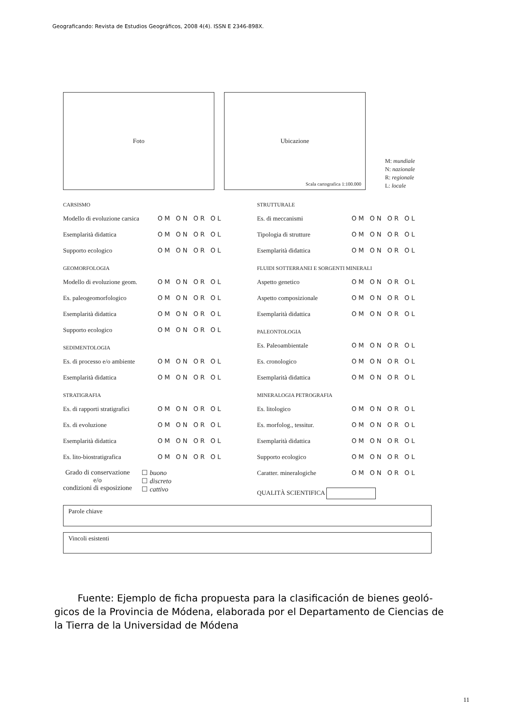Geograficando: Revista de Estudios Geográficos, 2008 4(4). ISSN E 2346-898X.
Foto
Ubicazione
Scala cartografica 1:100.000
M: mundiale
N: nazionale
R: regionale
L: locale
CARSISMO
Modello di evoluzione carsica OM ON OR OL
Esemplarità didattica OM ON OR OL
Supporto ecologico OM ON OR OL
GEOMORFOLOGIA
Modello di evoluzione geom. OM ON OR OL
Es. paleogeomorfologico OM ON OR OL
Esemplarità didattica OM ON OR OL
Supporto ecologico OM ON OR OL
SEDIMENTOLOGIA
Es. di processo e/o ambiente OM ON OR OL
Esemplarità didattica OM ON OR OL
STRATIGRAFIA
Es. di rapporti stratigrafici OM ON OR OL
Es. di evoluzione OM ON OR OL
Esemplarità didattica OM ON OR OL
Es. lito-biostratigrafica OM ON OR OL
Grado di conservazione
e/o
condizioni di esposizione
☐ buono
☐ discreto
☐ cattivo
STRUTTURALE
Es. di meccanismi OM ON OR OL
Tipologia di strutture OM ON OR OL
Esemplarità didattica OM ON OR OL
FLUIDI SOTTERRANEI E SORGENTI MINERALI
Aspetto genetico OM ON OR OL
Aspetto composizionale OM ON OR OL
Esemplarità didattica OM ON OR OL
PALEONTOLOGIA
Es. Paleoambientale OM ON OR OL
Es. cronologico OM ON OR OL
Esemplarità didattica OM ON OR OL
MINERALOGIA PETROGRAFIA
Es. litologico OM ON OR OL
Es. morfolog., tessitur. OM ON OR OL
Esemplarità didattica OM ON OR OL
Supporto ecologico OM ON OR OL
Caratter. mineralogiche OM ON OR OL
QUALITÀ SCIENTIFICA
Parole chiave
Vincoli esistenti
Fuente: Ejemplo de ficha propuesta para la clasificación de bienes geoló-gicos de la Provincia de Módena, elaborada por el Departamento de Ciencias de la Tierra de la Universidad de Módena
11